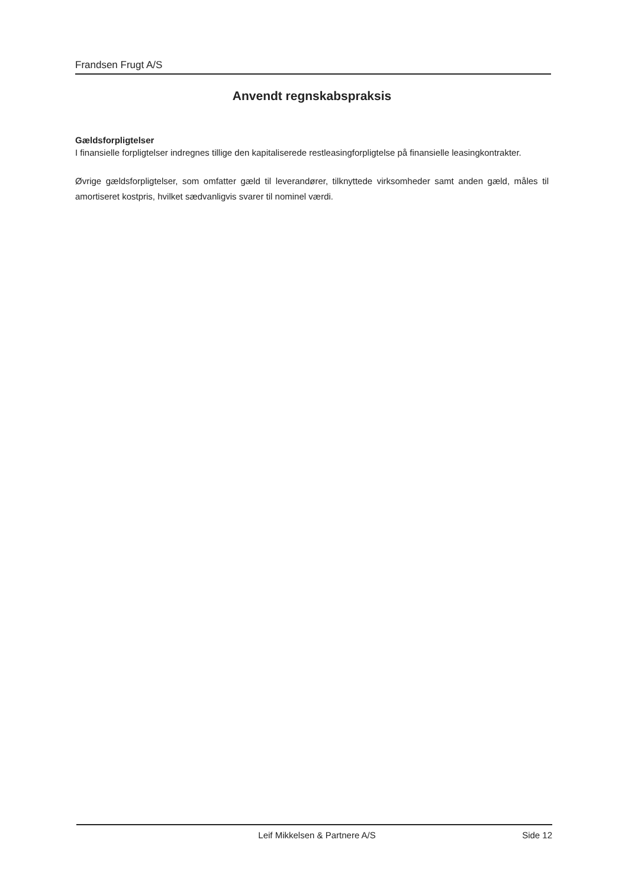Frandsen Frugt A/S
Anvendt regnskabspraksis
Gældsforpligtelser
I finansielle forpligtelser indregnes tillige den kapitaliserede restleasingforpligtelse på finansielle leasingkontrakter.
Øvrige gældsforpligtelser, som omfatter gæld til leverandører, tilknyttede virksomheder samt anden gæld, måles til amortiseret kostpris, hvilket sædvanligvis svarer til nominel værdi.
Leif Mikkelsen & Partnere A/S Side 12